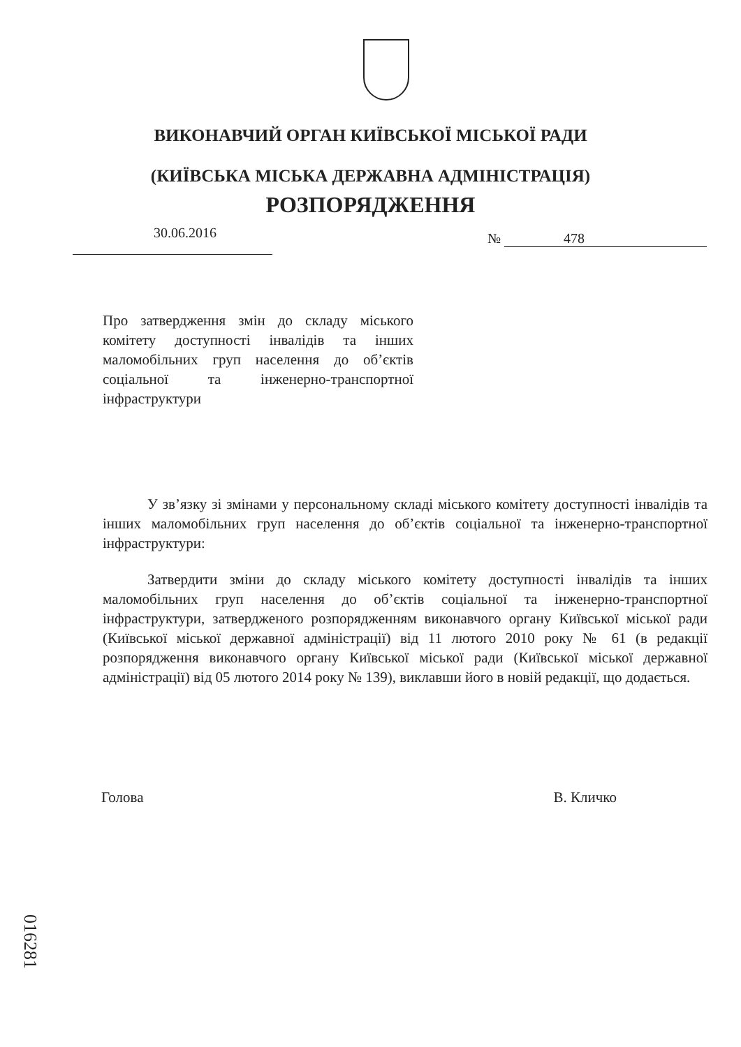ВИКОНАВЧИЙ ОРГАН КИЇВСЬКОЇ МІСЬКОЇ РАДИ
(КИЇВСЬКА МІСЬКА ДЕРЖАВНА АДМІНІСТРАЦІЯ)
РОЗПОРЯДЖЕННЯ
30.06.2016 № 478
Про затвердження змін до складу міського комітету доступності інвалідів та інших маломобільних груп населення до об’єктів соціальної та інженерно-транспортної інфраструктури
У зв’язку зі змінами у персональному складі міського комітету доступності інвалідів та інших маломобільних груп населення до об’єктів соціальної та інженерно-транспортної інфраструктури:
Затвердити зміни до складу міського комітету доступності інвалідів та інших маломобільних груп населення до об’єктів соціальної та інженерно-транспортної інфраструктури, затвердженого розпорядженням виконавчого органу Київської міської ради (Київської міської державної адміністрації) від 11 лютого 2010 року № 61 (в редакції розпорядження виконавчого органу Київської міської ради (Київської міської державної адміністрації) від 05 лютого 2014 року № 139), виклавши його в новій редакції, що додається.
Голова В. Кличко
016281